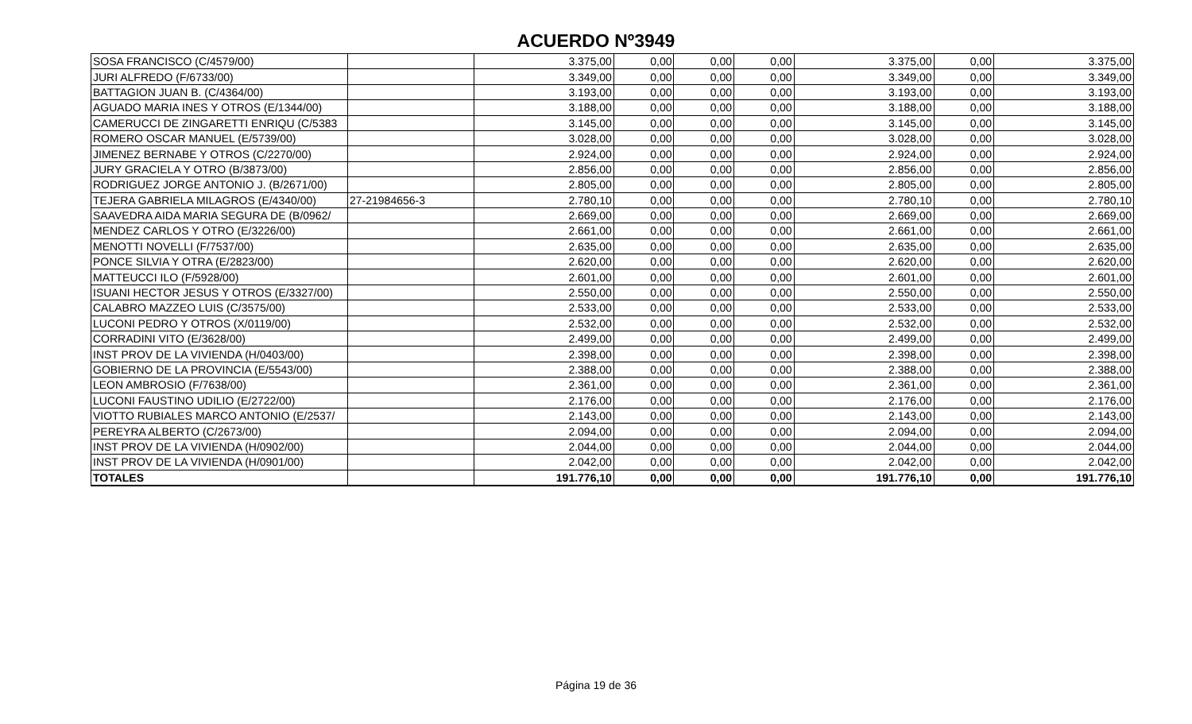ACUERDO Nº3949
| SOSA FRANCISCO (C/4579/00) | | 3.375,00 | 0,00 | 0,00 | 0,00 | 3.375,00 | 0,00 | 3.375,00 |
| JURI ALFREDO (F/6733/00) | | 3.349,00 | 0,00 | 0,00 | 0,00 | 3.349,00 | 0,00 | 3.349,00 |
| BATTAGION JUAN B. (C/4364/00) | | 3.193,00 | 0,00 | 0,00 | 0,00 | 3.193,00 | 0,00 | 3.193,00 |
| AGUADO MARIA INES Y OTROS (E/1344/00) | | 3.188,00 | 0,00 | 0,00 | 0,00 | 3.188,00 | 0,00 | 3.188,00 |
| CAMERUCCI DE ZINGARETTI ENRIQU (C/5383 | | 3.145,00 | 0,00 | 0,00 | 0,00 | 3.145,00 | 0,00 | 3.145,00 |
| ROMERO OSCAR MANUEL (E/5739/00) | | 3.028,00 | 0,00 | 0,00 | 0,00 | 3.028,00 | 0,00 | 3.028,00 |
| JIMENEZ BERNABE Y OTROS (C/2270/00) | | 2.924,00 | 0,00 | 0,00 | 0,00 | 2.924,00 | 0,00 | 2.924,00 |
| JURY GRACIELA Y OTRO (B/3873/00) | | 2.856,00 | 0,00 | 0,00 | 0,00 | 2.856,00 | 0,00 | 2.856,00 |
| RODRIGUEZ JORGE ANTONIO J. (B/2671/00) | | 2.805,00 | 0,00 | 0,00 | 0,00 | 2.805,00 | 0,00 | 2.805,00 |
| TEJERA GABRIELA MILAGROS (E/4340/00) | 27-21984656-3 | 2.780,10 | 0,00 | 0,00 | 0,00 | 2.780,10 | 0,00 | 2.780,10 |
| SAAVEDRA AIDA MARIA SEGURA DE (B/0962/ | | 2.669,00 | 0,00 | 0,00 | 0,00 | 2.669,00 | 0,00 | 2.669,00 |
| MENDEZ CARLOS Y OTRO (E/3226/00) | | 2.661,00 | 0,00 | 0,00 | 0,00 | 2.661,00 | 0,00 | 2.661,00 |
| MENOTTI NOVELLI (F/7537/00) | | 2.635,00 | 0,00 | 0,00 | 0,00 | 2.635,00 | 0,00 | 2.635,00 |
| PONCE SILVIA Y OTRA (E/2823/00) | | 2.620,00 | 0,00 | 0,00 | 0,00 | 2.620,00 | 0,00 | 2.620,00 |
| MATTEUCCI ILO (F/5928/00) | | 2.601,00 | 0,00 | 0,00 | 0,00 | 2.601,00 | 0,00 | 2.601,00 |
| ISUANI HECTOR JESUS Y OTROS (E/3327/00) | | 2.550,00 | 0,00 | 0,00 | 0,00 | 2.550,00 | 0,00 | 2.550,00 |
| CALABRO MAZZEO LUIS (C/3575/00) | | 2.533,00 | 0,00 | 0,00 | 0,00 | 2.533,00 | 0,00 | 2.533,00 |
| LUCONI PEDRO Y OTROS (X/0119/00) | | 2.532,00 | 0,00 | 0,00 | 0,00 | 2.532,00 | 0,00 | 2.532,00 |
| CORRADINI VITO (E/3628/00) | | 2.499,00 | 0,00 | 0,00 | 0,00 | 2.499,00 | 0,00 | 2.499,00 |
| INST PROV DE LA VIVIENDA (H/0403/00) | | 2.398,00 | 0,00 | 0,00 | 0,00 | 2.398,00 | 0,00 | 2.398,00 |
| GOBIERNO DE LA PROVINCIA (E/5543/00) | | 2.388,00 | 0,00 | 0,00 | 0,00 | 2.388,00 | 0,00 | 2.388,00 |
| LEON AMBROSIO (F/7638/00) | | 2.361,00 | 0,00 | 0,00 | 0,00 | 2.361,00 | 0,00 | 2.361,00 |
| LUCONI FAUSTINO UDILIO (E/2722/00) | | 2.176,00 | 0,00 | 0,00 | 0,00 | 2.176,00 | 0,00 | 2.176,00 |
| VIOTTO RUBIALES MARCO ANTONIO (E/2537/ | | 2.143,00 | 0,00 | 0,00 | 0,00 | 2.143,00 | 0,00 | 2.143,00 |
| PEREYRA ALBERTO (C/2673/00) | | 2.094,00 | 0,00 | 0,00 | 0,00 | 2.094,00 | 0,00 | 2.094,00 |
| INST PROV DE LA VIVIENDA (H/0902/00) | | 2.044,00 | 0,00 | 0,00 | 0,00 | 2.044,00 | 0,00 | 2.044,00 |
| INST PROV DE LA VIVIENDA (H/0901/00) | | 2.042,00 | 0,00 | 0,00 | 0,00 | 2.042,00 | 0,00 | 2.042,00 |
| TOTALES | | 191.776,10 | 0,00 | 0,00 | 0,00 | 191.776,10 | 0,00 | 191.776,10 |
Página 19 de 36